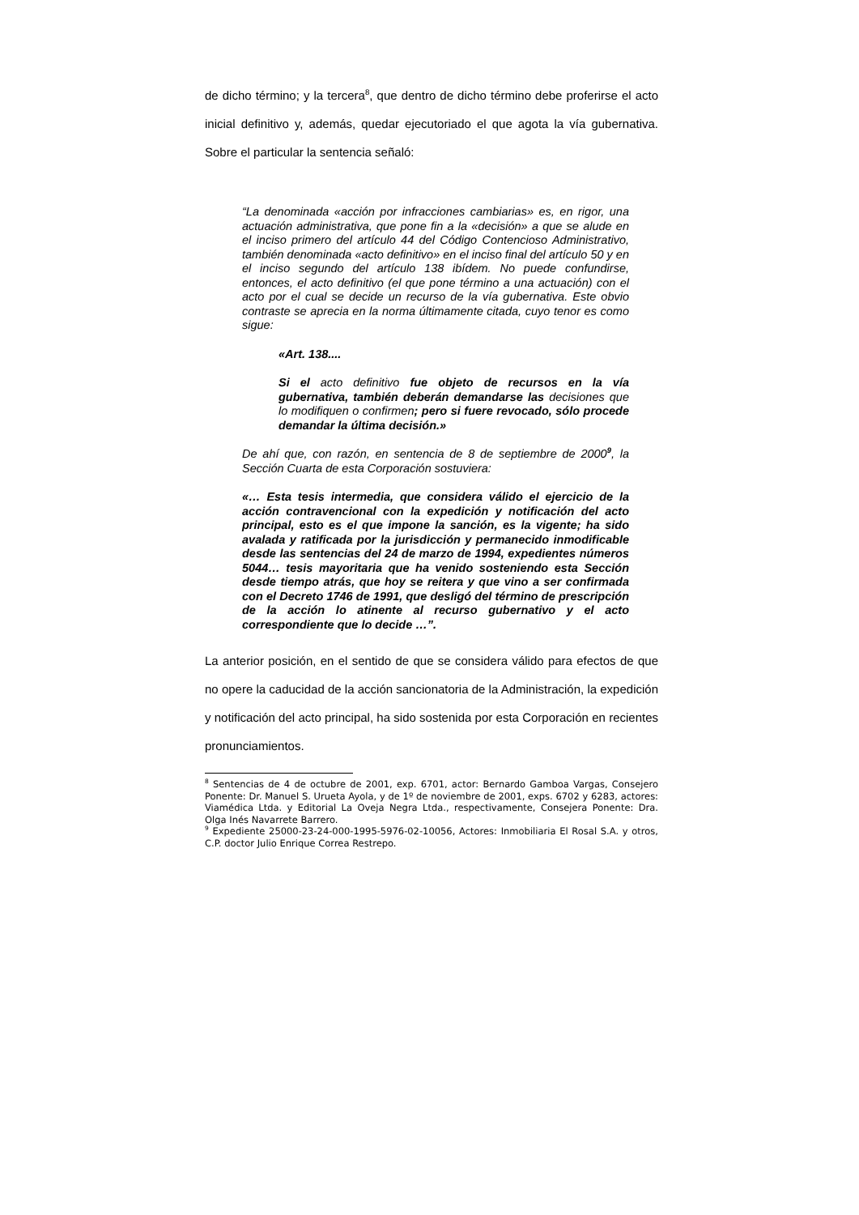de dicho término; y la tercera<sup>8</sup>, que dentro de dicho término debe proferirse el acto inicial definitivo y, además, quedar ejecutoriado el que agota la vía gubernativa. Sobre el particular la sentencia señaló:
“La denominada «acción por infracciones cambiarias» es, en rigor, una actuación administrativa, que pone fin a la «decisión» a que se alude en el inciso primero del artículo 44 del Código Contencioso Administrativo, también denominada «acto definitivo» en el inciso final del artículo 50 y en el inciso segundo del artículo 138 ibídem. No puede confundirse, entonces, el acto definitivo (el que pone término a una actuación) con el acto por el cual se decide un recurso de la vía gubernativa. Este obvio contraste se aprecia en la norma últimamente citada, cuyo tenor es como sigue:
«Art. 138....
Si el acto definitivo fue objeto de recursos en la vía gubernativa, también deberán demandarse las decisiones que lo modifiquen o confirmen; pero si fuere revocado, sólo procede demandar la última decisión.»
De ahí que, con razón, en sentencia de 8 de septiembre de 2000<sup>9</sup>, la Sección Cuarta de esta Corporación sostuviera:
«… Esta tesis intermedia, que considera válido el ejercicio de la acción contravencional con la expedición y notificación del acto principal, esto es el que impone la sanción, es la vigente; ha sido avalada y ratificada por la jurisdicción y permanecido inmodificable desde las sentencias del 24 de marzo de 1994, expedientes números 5044… tesis mayoritaria que ha venido sosteniendo esta Sección desde tiempo atrás, que hoy se reitera y que vino a ser confirmada con el Decreto 1746 de 1991, que desligó del término de prescripción de la acción lo atinente al recurso gubernativo y el acto correspondiente que lo decide …”.
La anterior posición, en el sentido de que se considera válido para efectos de que no opere la caducidad de la acción sancionatoria de la Administración, la expedición y notificación del acto principal, ha sido sostenida por esta Corporación en recientes pronunciamientos.
<sup>8</sup> Sentencias de 4 de octubre de 2001, exp. 6701, actor: Bernardo Gamboa Vargas, Consejero Ponente: Dr. Manuel S. Urueta Ayola, y de 1º de noviembre de 2001, exps. 6702 y 6283, actores: Viamédica Ltda. y Editorial La Oveja Negra Ltda., respectivamente, Consejera Ponente: Dra. Olga Inés Navarrete Barrero.
<sup>9</sup> Expediente 25000-23-24-000-1995-5976-02-10056, Actores: Inmobiliaria El Rosal S.A. y otros, C.P. doctor Julio Enrique Correa Restrepo.